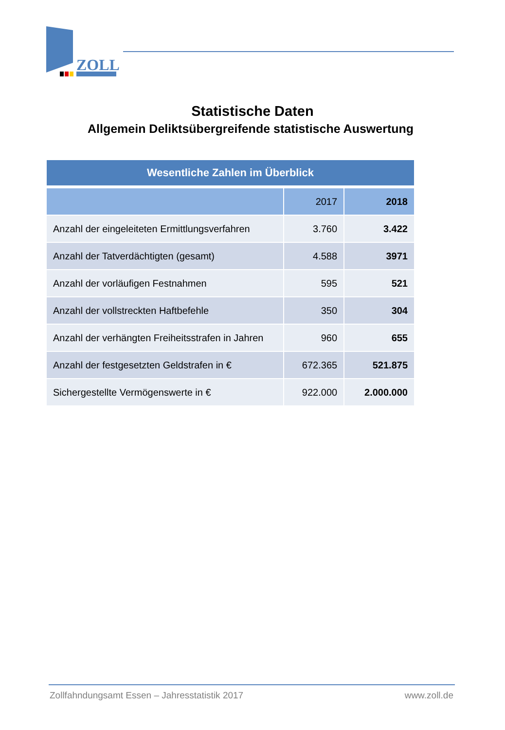ZOLL
Statistische Daten
Allgemein Deliktsübergreifende statistische Auswertung
| Wesentliche Zahlen im Überblick | | |
| --- | --- | --- |
| | 2017 | 2018 |
| Anzahl der eingeleiteten Ermittlungsverfahren | 3.760 | 3.422 |
| Anzahl der Tatverdächtigten (gesamt) | 4.588 | 3971 |
| Anzahl der vorläufigen Festnahmen | 595 | 521 |
| Anzahl der vollstreckten Haftbefehle | 350 | 304 |
| Anzahl der verhängten Freiheitsstrafen in Jahren | 960 | 655 |
| Anzahl der festgesetzten Geldstrafen in € | 672.365 | 521.875 |
| Sichergestellte Vermögenswerte in € | 922.000 | 2.000.000 |
Zollfahndungsamt Essen – Jahresstatistik 2017 www.zoll.de